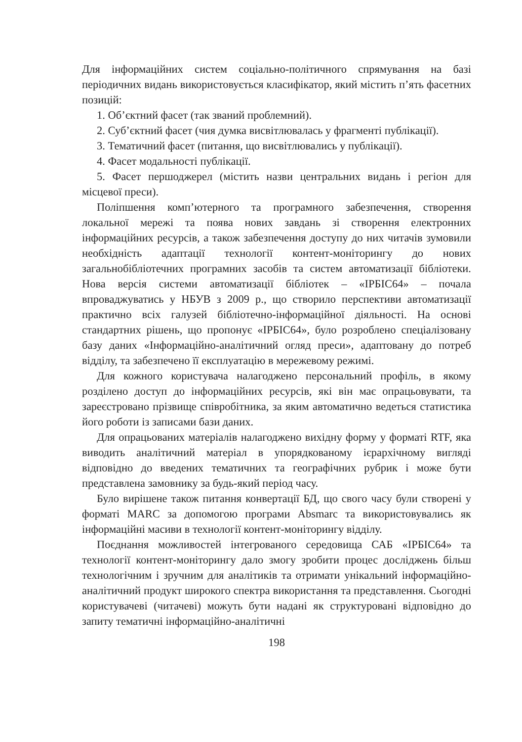Для інформаційних систем соціально-політичного спрямування на базі періодичних видань використовується класифікатор, який містить п’ять фасетних позицій:
1. Об’єктний фасет (так званий проблемний).
2. Суб’єктний фасет (чия думка висвітлювалась у фрагменті публікації).
3. Тематичний фасет (питання, що висвітлювались у публікації).
4. Фасет модальності публікації.
5. Фасет першоджерел (містить назви центральних видань і регіон для місцевої преси).
Поліпшення комп’ютерного та програмного забезпечення, створення локальної мережі та поява нових завдань зі створення електронних інформаційних ресурсів, а також забезпечення доступу до них читачів зумовили необхідність адаптації технології контент-моніторингу до нових загальнобібліотечних програмних засобів та систем автоматизації бібліотеки. Нова версія системи автоматизації бібліотек – «ІРБІС64» – почала впроваджуватись у НБУВ з 2009 р., що створило перспективи автоматизації практично всіх галузей бібліотечно-інформаційної діяльності. На основі стандартних рішень, що пропонує «ІРБІС64», було розроблено спеціалізовану базу даних «Інформаційно-аналітичний огляд преси», адаптовану до потреб відділу, та забезпечено її експлуатацію в мережевому режимі.
Для кожного користувача налагоджено персональний профіль, в якому розділено доступ до інформаційних ресурсів, які він має опрацьовувати, та зареєстровано прізвище співробітника, за яким автоматично ведеться статистика його роботи із записами бази даних.
Для опрацьованих матеріалів налагоджено вихідну форму у форматі RTF, яка виводить аналітичний матеріал в упорядкованому ієрархічному вигляді відповідно до введених тематичних та географічних рубрик і може бути представлена замовнику за будь-який період часу.
Було вирішене також питання конвертації БД, що свого часу були створені у форматі MARC за допомогою програми Absmarc та використовувались як інформаційні масиви в технології контент-моніторингу відділу.
Поєднання можливостей інтегрованого середовища САБ «ІРБІС64» та технології контент-моніторингу дало змогу зробити процес досліджень більш технологічним і зручним для аналітиків та отримати унікальний інформаційно-аналітичний продукт широкого спектра використання та представлення. Сьогодні користувачеві (читачеві) можуть бути надані як структуровані відповідно до запиту тематичні інформаційно-аналітичні
198